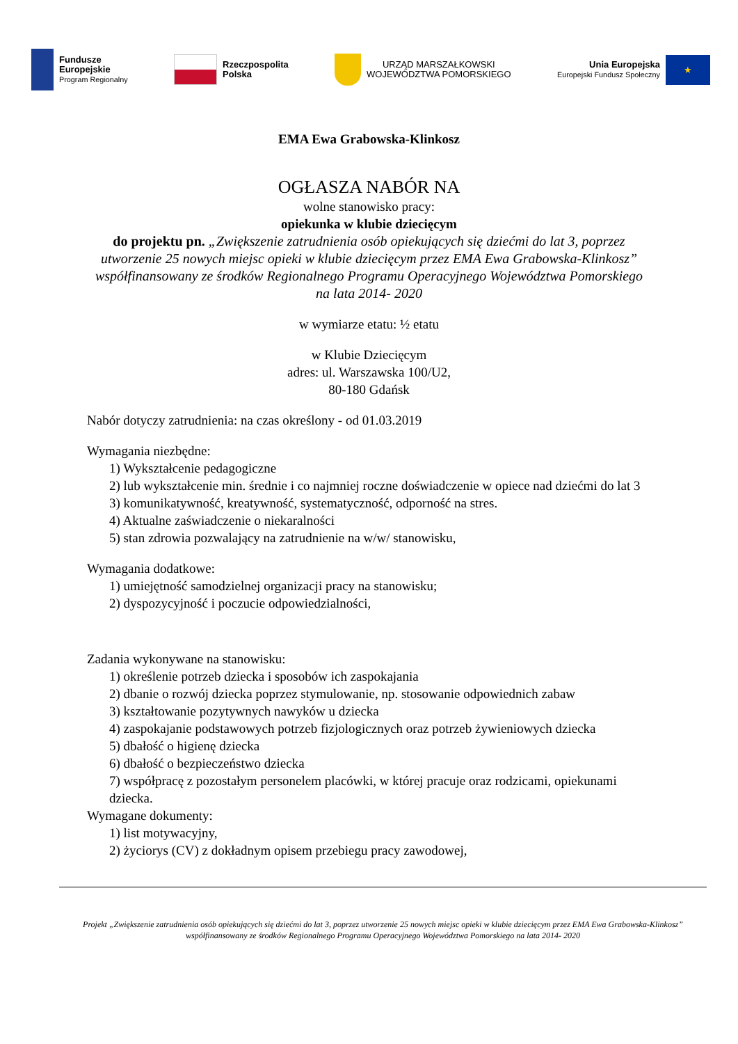Fundusze
Europejskie
Program Regionalny
Rzeczpospolita
Polska
URZĄD MARSZAŁKOWSKI
WOJEWÓDZTWA POMORSKIEGO
Unia Europejska
Europejski Fundusz Społeczny
★
EMA Ewa Grabowska-Klinkosz
OGŁASZA NABÓR NA
wolne stanowisko pracy:
opiekunka w klubie dziecięcym
do projektu pn. „Zwiększenie zatrudnienia osób opiekujących się dziećmi do lat 3, poprzez utworzenie 25 nowych miejsc opieki w klubie dziecięcym przez EMA Ewa Grabowska-Klinkosz” współfinansowany ze środków Regionalnego Programu Operacyjnego Województwa Pomorskiego na lata 2014- 2020
w wymiarze etatu: ½ etatu
w Klubie Dziecięcym
adres: ul. Warszawska 100/U2,
80-180 Gdańsk
Nabór dotyczy zatrudnienia: na czas określony - od 01.03.2019
Wymagania niezbędne:
1) Wykształcenie pedagogiczne
2) lub wykształcenie min. średnie i co najmniej roczne doświadczenie w opiece nad dziećmi do lat 3
3) komunikatywność, kreatywność, systematyczność, odporność na stres.
4) Aktualne zaświadczenie o niekaralności
5) stan zdrowia pozwalający na zatrudnienie na w/w/ stanowisku,
Wymagania dodatkowe:
1) umiejętność samodzielnej organizacji pracy na stanowisku;
2) dyspozycyjność i poczucie odpowiedzialności,
Zadania wykonywane na stanowisku:
1) określenie potrzeb dziecka i sposobów ich zaspokajania
2) dbanie o rozwój dziecka poprzez stymulowanie, np. stosowanie odpowiednich zabaw
3) kształtowanie pozytywnych nawyków u dziecka
4) zaspokajanie podstawowych potrzeb fizjologicznych oraz potrzeb żywieniowych dziecka
5) dbałość o higienę dziecka
6) dbałość o bezpieczeństwo dziecka
7) współpracę z pozostałym personelem placówki, w której pracuje oraz rodzicami, opiekunami dziecka.
Wymagane dokumenty:
1) list motywacyjny,
2) życiorys (CV) z dokładnym opisem przebiegu pracy zawodowej,
Projekt „Zwiększenie zatrudnienia osób opiekujących się dziećmi do lat 3, poprzez utworzenie 25 nowych miejsc opieki w klubie dziecięcym przez EMA Ewa Grabowska-Klinkosz” współfinansowany ze środków Regionalnego Programu Operacyjnego Województwa Pomorskiego na lata 2014- 2020